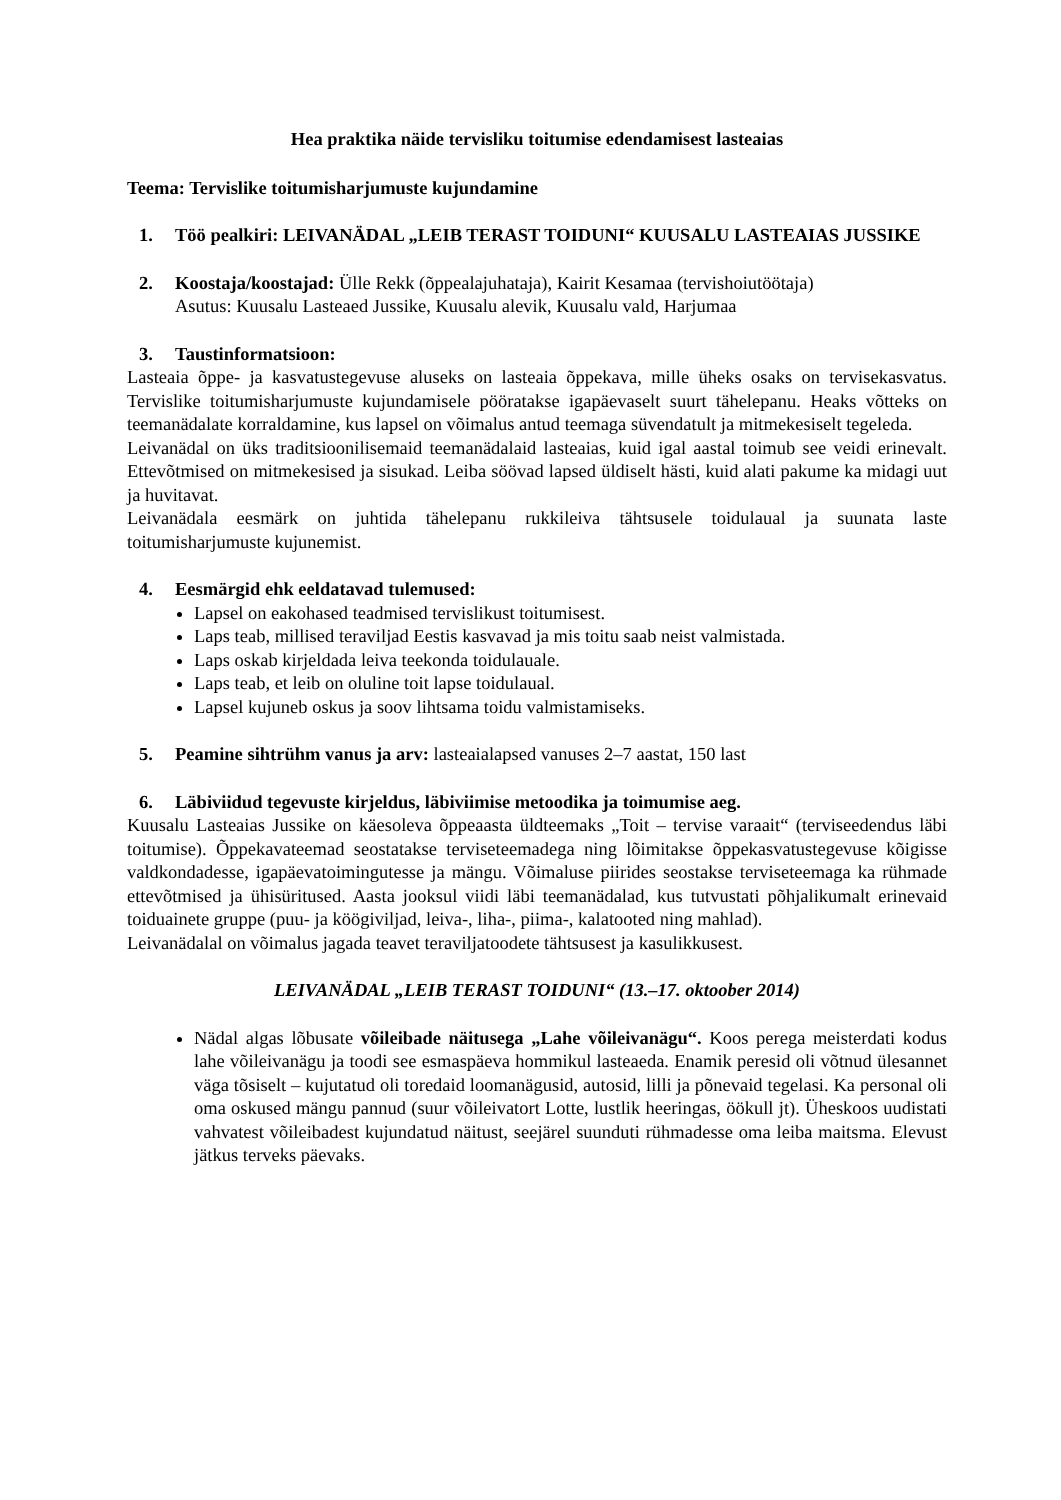Hea praktika näide tervisliku toitumise edendamisest lasteaias
Teema: Tervislike toitumisharjumuste kujundamine
1. Töö pealkiri: LEIVANÄDAL „LEIB TERAST TOIDUNI“ KUUSALU LASTEAIAS JUSSIKE
2. Koostaja/koostajad: Ülle Rekk (õppealajuhataja), Kairit Kesamaa (tervishoiutöötaja)
Asutus: Kuusalu Lasteaed Jussike, Kuusalu alevik, Kuusalu vald, Harjumaa
3. Taustinformatsioon:
Lasteaia õppe- ja kasvatustegevuse aluseks on lasteaia õppekava, mille üheks osaks on tervisekasvatus. Tervislike toitumisharjumuste kujundamisele pööratakse igapäevaselt suurt tähelepanu. Heaks võtteks on teemanädalate korraldamine, kus lapsel on võimalus antud teemaga süvendatult ja mitmekesiselt tegeleda.
Leivanädal on üks traditsioonilisemaid teemanädalaid lasteaias, kuid igal aastal toimub see veidi erinevalt. Ettevõtmised on mitmekesised ja sisukad. Leiba söövad lapsed üldiselt hästi, kuid alati pakume ka midagi uut ja huvitavat.
Leivanädala eesmärk on juhtida tähelepanu rukkileiva tähtsusele toidulaual ja suunata laste toitumisharjumuste kujunemist.
4. Eesmärgid ehk eeldatavad tulemused:
Lapsel on eakohased teadmised tervislikust toitumisest.
Laps teab, millised teraviljad Eestis kasvavad ja mis toitu saab neist valmistada.
Laps oskab kirjeldada leiva teekonda toidulauale.
Laps teab, et leib on oluline toit lapse toidulaual.
Lapsel kujuneb oskus ja soov lihtsama toidu valmistamiseks.
5. Peamine sihtrühm vanus ja arv: lasteaialapsed vanuses 2–7 aastat, 150 last
6. Läbiviidud tegevuste kirjeldus, läbiviimise metoodika ja toimumise aeg.
Kuusalu Lasteaias Jussike on käesoleva õppeaasta üldteemaks „Toit – tervise varaait“ (terviseedendus läbi toitumise). Õppekavateemad seostatakse terviseteemadega ning lõimitakse õppekasvatustegevuse kõigisse valdkondadesse, igapäevatoimingutesse ja mängu. Võimaluse piirides seostakse terviseteemaga ka rühmade ettevõtmised ja ühisüritused. Aasta jooksul viidi läbi teemanädalad, kus tutvustati põhjalikumalt erinevaid toiduainete gruppe (puu- ja köögiviljad, leiva-, liha-, piima-, kalatooted ning mahlad).
Leivanädalal on võimalus jagada teavet teraviljatoodete tähtsusest ja kasulikkusest.
LEIVANÄDAL „LEIB TERAST TOIDUNI“ (13.–17. oktoober 2014)
Nädal algas lõbusate võileibade näitusega „Lahe võileivanägu“. Koos perega meisterdati kodus lahe võileivanägu ja toodi see esmaspäeva hommikul lasteaeda. Enamik peresid oli võtnud ülesannet väga tõsiselt – kujutatud oli toredaid loomanägusid, autosid, lilli ja põnevaid tegelasi. Ka personal oli oma oskused mängu pannud (suur võileivatort Lotte, lustlik heeringas, öökull jt). Üheskoos uudistati vahvatest võileibadest kujundatud näitust, seejärel suunduti rühmadesse oma leiba maitsma. Elevust jätkus terveks päevaks.